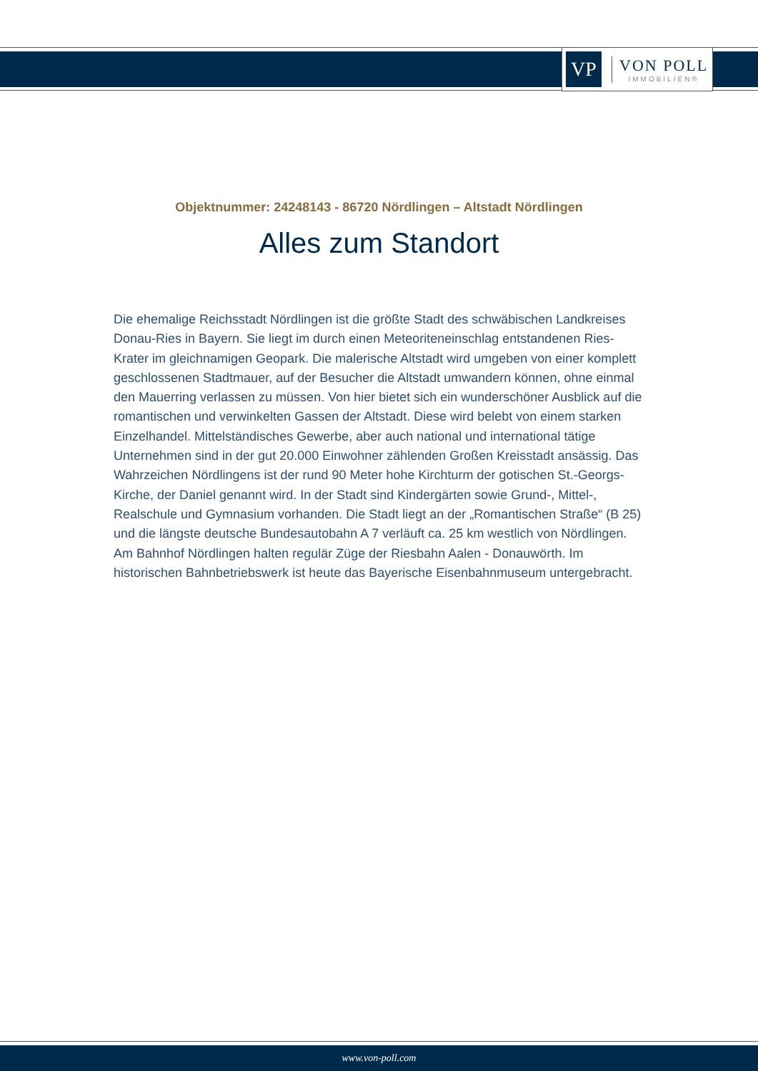VP
VON POLL
IMMOBILIEN®
Objektnummer: 24248143 - 86720 Nördlingen – Altstadt Nördlingen
Alles zum Standort
Die ehemalige Reichsstadt Nördlingen ist die größte Stadt des schwäbischen Landkreises Donau-Ries in Bayern. Sie liegt im durch einen Meteoriteneinschlag entstandenen Ries-Krater im gleichnamigen Geopark. Die malerische Altstadt wird umgeben von einer komplett geschlossenen Stadtmauer, auf der Besucher die Altstadt umwandern können, ohne einmal den Mauerring verlassen zu müssen. Von hier bietet sich ein wunderschöner Ausblick auf die romantischen und verwinkelten Gassen der Altstadt. Diese wird belebt von einem starken Einzelhandel. Mittelständisches Gewerbe, aber auch national und international tätige Unternehmen sind in der gut 20.000 Einwohner zählenden Großen Kreisstadt ansässig. Das Wahrzeichen Nördlingens ist der rund 90 Meter hohe Kirchturm der gotischen St.-Georgs-Kirche, der Daniel genannt wird. In der Stadt sind Kindergärten sowie Grund-, Mittel-, Realschule und Gymnasium vorhanden. Die Stadt liegt an der „Romantischen Straße“ (B 25) und die längste deutsche Bundesautobahn A 7 verläuft ca. 25 km westlich von Nördlingen. Am Bahnhof Nördlingen halten regulär Züge der Riesbahn Aalen - Donauwörth. Im historischen Bahnbetriebswerk ist heute das Bayerische Eisenbahnmuseum untergebracht.
www.von-poll.com